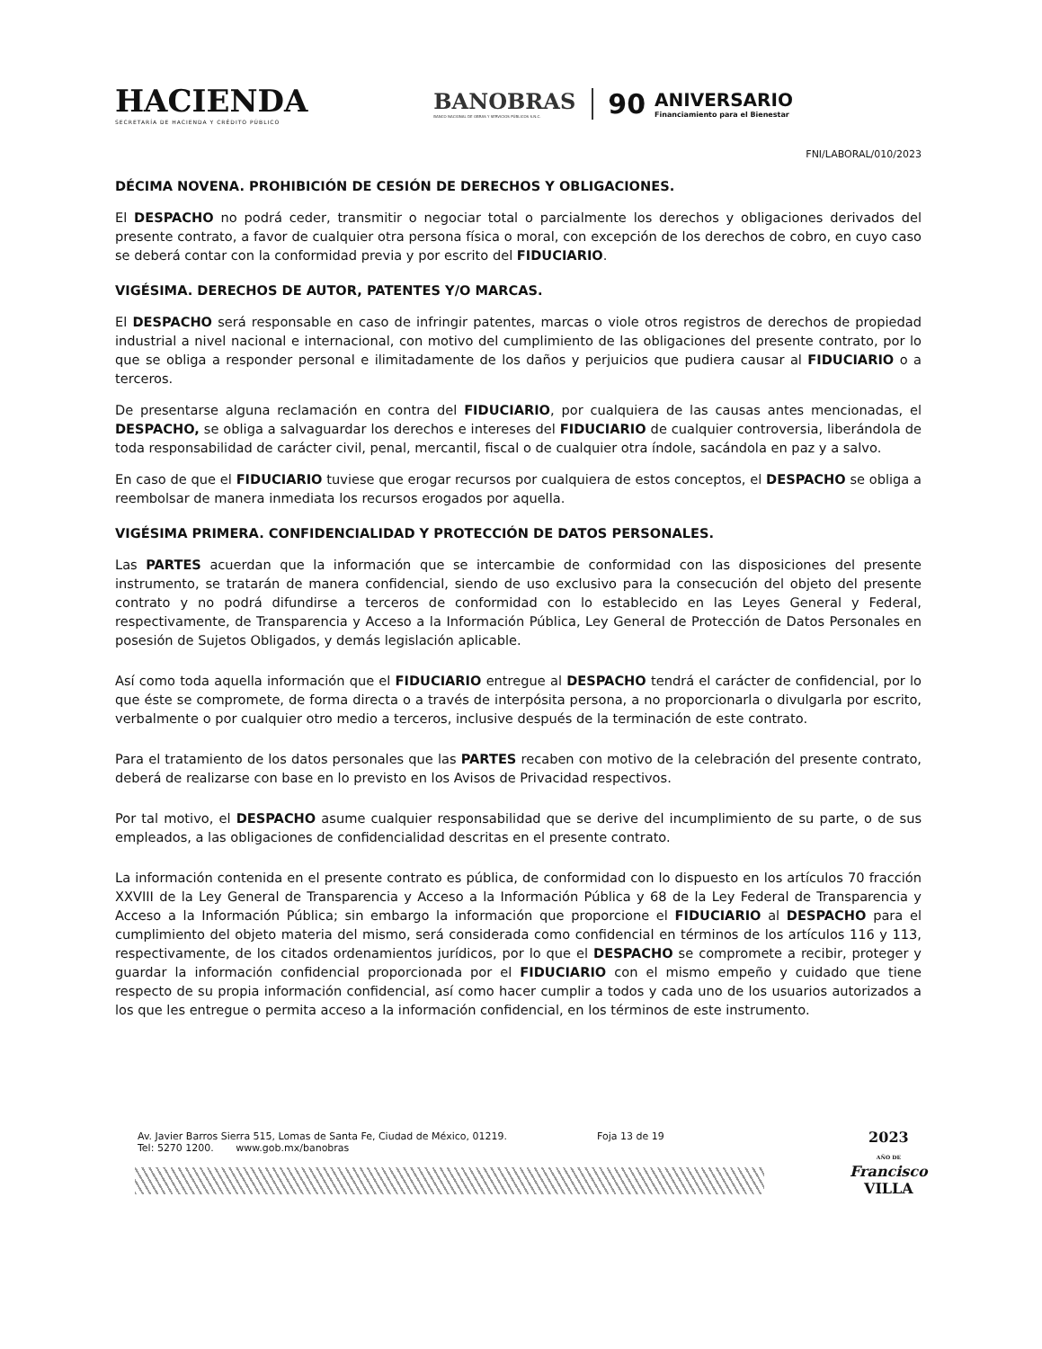HACIENDA
SECRETARÍA DE HACIENDA Y CRÉDITO PÚBLICO
BANOBRAS
BANCO NACIONAL DE OBRAS Y SERVICIOS PÚBLICOS S.N.C.
90 ANIVERSARIO
Financiamiento para el Bienestar
FNI/LABORAL/010/2023
DÉCIMA NOVENA. PROHIBICIÓN DE CESIÓN DE DERECHOS Y OBLIGACIONES.
El DESPACHO no podrá ceder, transmitir o negociar total o parcialmente los derechos y obligaciones derivados del presente contrato, a favor de cualquier otra persona física o moral, con excepción de los derechos de cobro, en cuyo caso se deberá contar con la conformidad previa y por escrito del FIDUCIARIO.
VIGÉSIMA. DERECHOS DE AUTOR, PATENTES Y/O MARCAS.
El DESPACHO será responsable en caso de infringir patentes, marcas o viole otros registros de derechos de propiedad industrial a nivel nacional e internacional, con motivo del cumplimiento de las obligaciones del presente contrato, por lo que se obliga a responder personal e ilimitadamente de los daños y perjuicios que pudiera causar al FIDUCIARIO o a terceros.
De presentarse alguna reclamación en contra del FIDUCIARIO, por cualquiera de las causas antes mencionadas, el DESPACHO, se obliga a salvaguardar los derechos e intereses del FIDUCIARIO de cualquier controversia, liberándola de toda responsabilidad de carácter civil, penal, mercantil, fiscal o de cualquier otra índole, sacándola en paz y a salvo.
En caso de que el FIDUCIARIO tuviese que erogar recursos por cualquiera de estos conceptos, el DESPACHO se obliga a reembolsar de manera inmediata los recursos erogados por aquella.
VIGÉSIMA PRIMERA. CONFIDENCIALIDAD Y PROTECCIÓN DE DATOS PERSONALES.
Las PARTES acuerdan que la información que se intercambie de conformidad con las disposiciones del presente instrumento, se tratarán de manera confidencial, siendo de uso exclusivo para la consecución del objeto del presente contrato y no podrá difundirse a terceros de conformidad con lo establecido en las Leyes General y Federal, respectivamente, de Transparencia y Acceso a la Información Pública, Ley General de Protección de Datos Personales en posesión de Sujetos Obligados, y demás legislación aplicable.
Así como toda aquella información que el FIDUCIARIO entregue al DESPACHO tendrá el carácter de confidencial, por lo que éste se compromete, de forma directa o a través de interpósita persona, a no proporcionarla o divulgarla por escrito, verbalmente o por cualquier otro medio a terceros, inclusive después de la terminación de este contrato.
Para el tratamiento de los datos personales que las PARTES recaben con motivo de la celebración del presente contrato, deberá de realizarse con base en lo previsto en los Avisos de Privacidad respectivos.
Por tal motivo, el DESPACHO asume cualquier responsabilidad que se derive del incumplimiento de su parte, o de sus empleados, a las obligaciones de confidencialidad descritas en el presente contrato.
La información contenida en el presente contrato es pública, de conformidad con lo dispuesto en los artículos 70 fracción XXVIII de la Ley General de Transparencia y Acceso a la Información Pública y 68 de la Ley Federal de Transparencia y Acceso a la Información Pública; sin embargo la información que proporcione el FIDUCIARIO al DESPACHO para el cumplimiento del objeto materia del mismo, será considerada como confidencial en términos de los artículos 116 y 113, respectivamente, de los citados ordenamientos jurídicos, por lo que el DESPACHO se compromete a recibir, proteger y guardar la información confidencial proporcionada por el FIDUCIARIO con el mismo empeño y cuidado que tiene respecto de su propia información confidencial, así como hacer cumplir a todos y cada uno de los usuarios autorizados a los que les entregue o permita acceso a la información confidencial, en los términos de este instrumento.
Av. Javier Barros Sierra 515, Lomas de Santa Fe, Ciudad de México, 01219.
Tel: 5270 1200. www.gob.mx/banobras
Foja 13 de 19
2023
AÑO DE
Francisco
VILLA